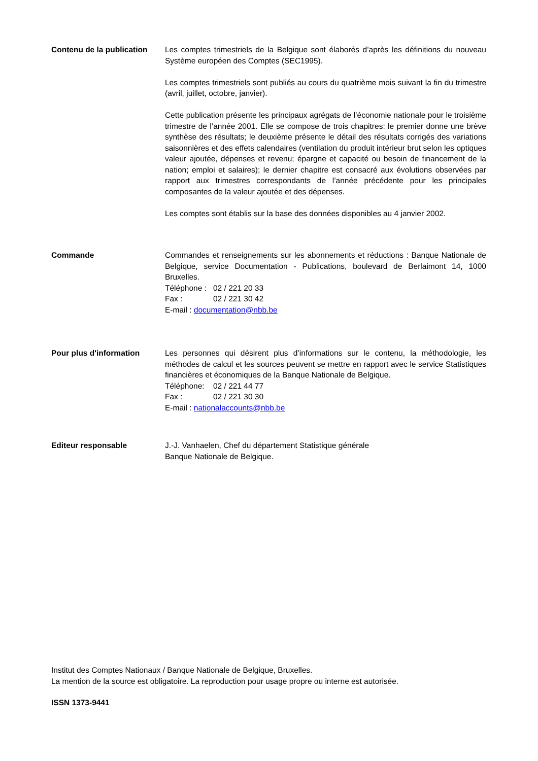Contenu de la publication
Les comptes trimestriels de la Belgique sont élaborés d’après les définitions du nouveau Système européen des Comptes (SEC1995).
Les comptes trimestriels sont publiés au cours du quatrième mois suivant la fin du trimestre (avril, juillet, octobre, janvier).
Cette publication présente les principaux agrégats de l’économie nationale pour le troisième trimestre de l’année 2001. Elle se compose de trois chapitres: le premier donne une brève synthèse des résultats; le deuxième présente le détail des résultats corrigés des variations saisonnières et des effets calendaires (ventilation du produit intérieur brut selon les optiques valeur ajoutée, dépenses et revenu; épargne et capacité ou besoin de financement de la nation; emploi et salaires); le dernier chapitre est consacré aux évolutions observées par rapport aux trimestres correspondants de l’année précédente pour les principales composantes de la valeur ajoutée et des dépenses.
Les comptes sont établis sur la base des données disponibles au 4 janvier 2002.
Commande Commandes et renseignements sur les abonnements et réductions : Banque Nationale de Belgique, service Documentation - Publications, boulevard de Berlaimont 14, 1000 Bruxelles.
Téléphone : 02 / 221 20 33
Fax : 02 / 221 30 42
E-mail : documentation@nbb.be
Pour plus d'information Les personnes qui désirent plus d’informations sur le contenu, la méthodologie, les méthodes de calcul et les sources peuvent se mettre en rapport avec le service Statistiques financières et économiques de la Banque Nationale de Belgique.
Téléphone: 02 / 221 44 77
Fax : 02 / 221 30 30
E-mail : nationalaccounts@nbb.be
Editeur responsable J.-J. Vanhaelen, Chef du département Statistique générale
Banque Nationale de Belgique.
Institut des Comptes Nationaux / Banque Nationale de Belgique, Bruxelles.
La mention de la source est obligatoire. La reproduction pour usage propre ou interne est autorisée.
ISSN 1373-9441